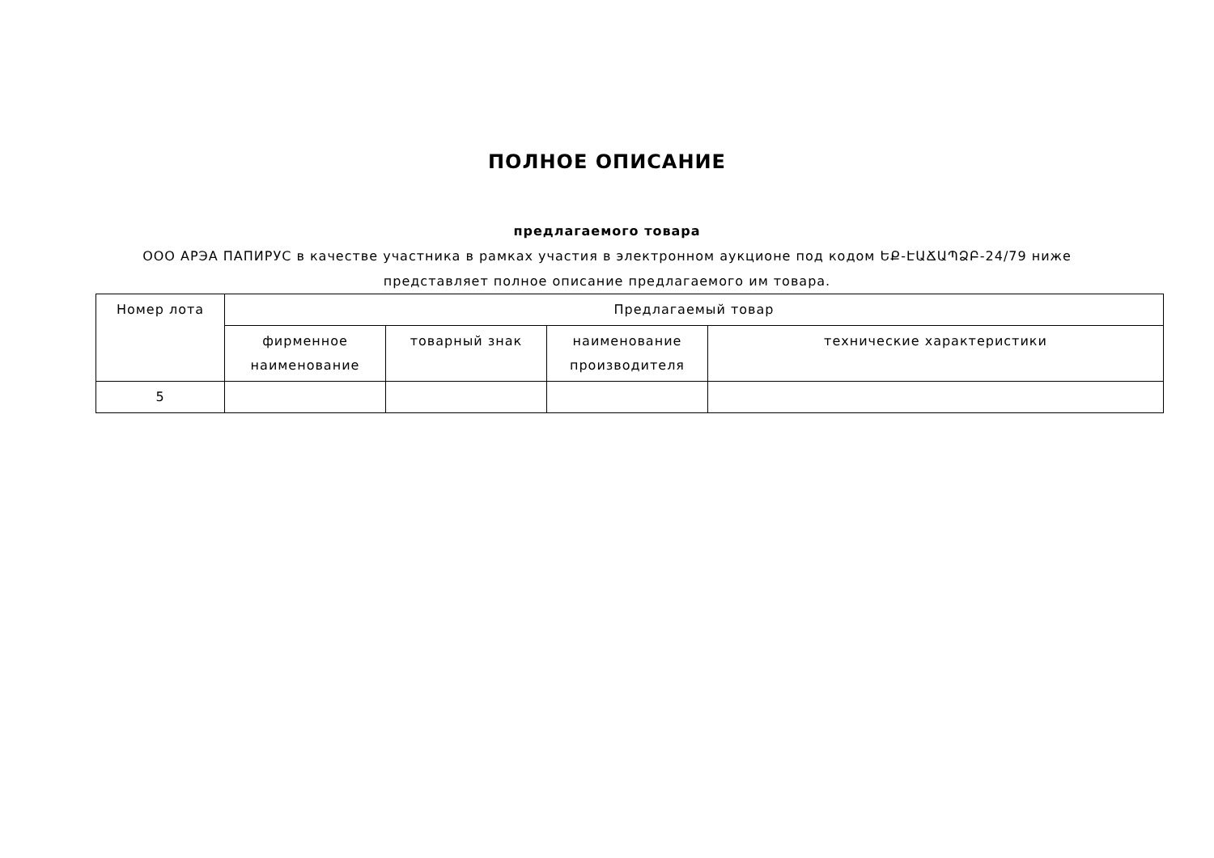ПОЛНОЕ ОПИСАНИЕ
предлагаемого товара
ООО АРЭА ПАПИРУС в качестве участника в рамках участия в электронном аукционе под кодом ԵՔ-ԷԱՃԱՊՁԲ-24/79 ниже представляет полное описание предлагаемого им товара.
| Номер лота | Предлагаемый товар | | | |
| --- | --- | --- | --- | --- |
| | фирменное наименование | товарный знак | наименование производителя | технические характеристики |
| 5 | | | | |